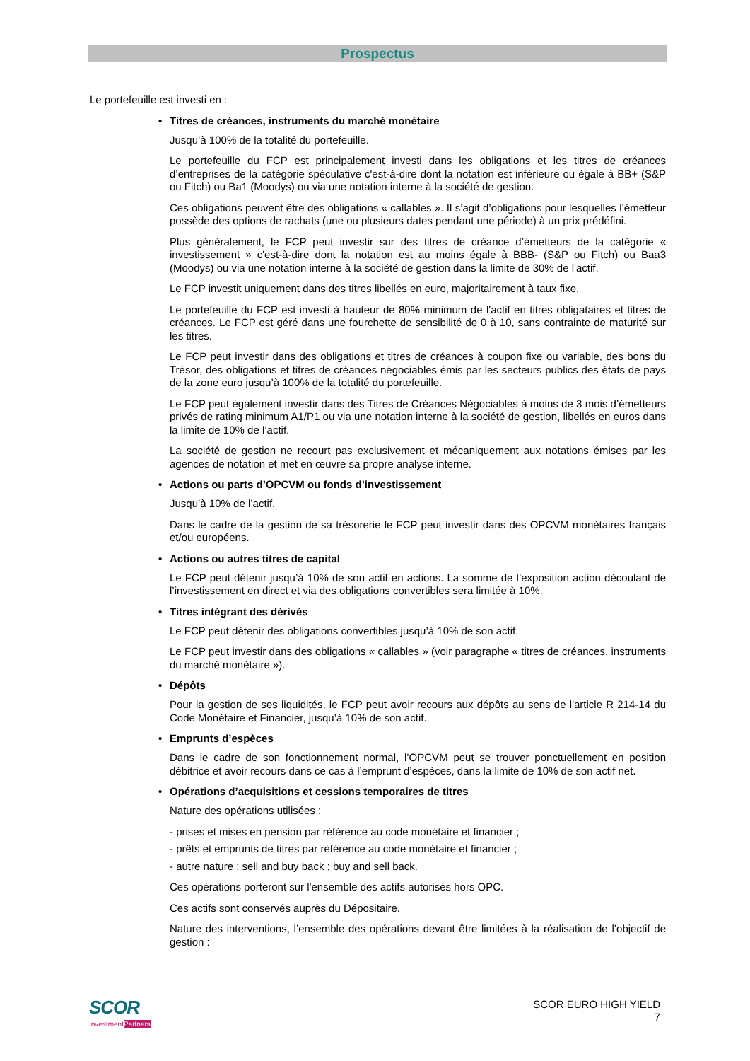Prospectus
Le portefeuille est investi en :
• Titres de créances, instruments du marché monétaire
Jusqu’à 100% de la totalité du portefeuille.
Le portefeuille du FCP est principalement investi dans les obligations et les titres de créances d’entreprises de la catégorie spéculative c'est-à-dire dont la notation est inférieure ou égale à BB+ (S&P ou Fitch) ou Ba1 (Moodys) ou via une notation interne à la société de gestion.
Ces obligations peuvent être des obligations « callables ». Il s’agit d’obligations pour lesquelles l’émetteur possède des options de rachats (une ou plusieurs dates pendant une période) à un prix prédéfini.
Plus généralement, le FCP peut investir sur des titres de créance d’émetteurs de la catégorie « investissement » c'est-à-dire dont la notation est au moins égale à BBB- (S&P ou Fitch) ou Baa3 (Moodys) ou via une notation interne à la société de gestion dans la limite de 30% de l'actif.
Le FCP investit uniquement dans des titres libellés en euro, majoritairement à taux fixe.
Le portefeuille du FCP est investi à hauteur de 80% minimum de l'actif en titres obligataires et titres de créances. Le FCP est géré dans une fourchette de sensibilité de 0 à 10, sans contrainte de maturité sur les titres.
Le FCP peut investir dans des obligations et titres de créances à coupon fixe ou variable, des bons du Trésor, des obligations et titres de créances négociables émis par les secteurs publics des états de pays de la zone euro jusqu’à 100% de la totalité du portefeuille.
Le FCP peut également investir dans des Titres de Créances Négociables à moins de 3 mois d’émetteurs privés de rating minimum A1/P1 ou via une notation interne à la société de gestion, libellés en euros dans la limite de 10% de l’actif.
La société de gestion ne recourt pas exclusivement et mécaniquement aux notations émises par les agences de notation et met en œuvre sa propre analyse interne.
• Actions ou parts d’OPCVM ou fonds d’investissement
Jusqu’à 10% de l’actif.
Dans le cadre de la gestion de sa trésorerie le FCP peut investir dans des OPCVM monétaires français et/ou européens.
• Actions ou autres titres de capital
Le FCP peut détenir jusqu’à 10% de son actif en actions. La somme de l’exposition action découlant de l’investissement en direct et via des obligations convertibles sera limitée à 10%.
• Titres intégrant des dérivés
Le FCP peut détenir des obligations convertibles jusqu’à 10% de son actif.
Le FCP peut investir dans des obligations « callables » (voir paragraphe « titres de créances, instruments du marché monétaire »).
• Dépôts
Pour la gestion de ses liquidités, le FCP peut avoir recours aux dépôts au sens de l'article R 214-14 du Code Monétaire et Financier, jusqu’à 10% de son actif.
• Emprunts d’espèces
Dans le cadre de son fonctionnement normal, l’OPCVM peut se trouver ponctuellement en position débitrice et avoir recours dans ce cas à l’emprunt d’espèces, dans la limite de 10% de son actif net.
• Opérations d’acquisitions et cessions temporaires de titres
Nature des opérations utilisées :
- prises et mises en pension par référence au code monétaire et financier ;
- prêts et emprunts de titres par référence au code monétaire et financier ;
- autre nature : sell and buy back ; buy and sell back.
Ces opérations porteront sur l'ensemble des actifs autorisés hors OPC.
Ces actifs sont conservés auprès du Dépositaire.
Nature des interventions, l’ensemble des opérations devant être limitées à la réalisation de l’objectif de gestion :
SCOR
InvestmentPartners
SCOR EURO HIGH YIELD
7